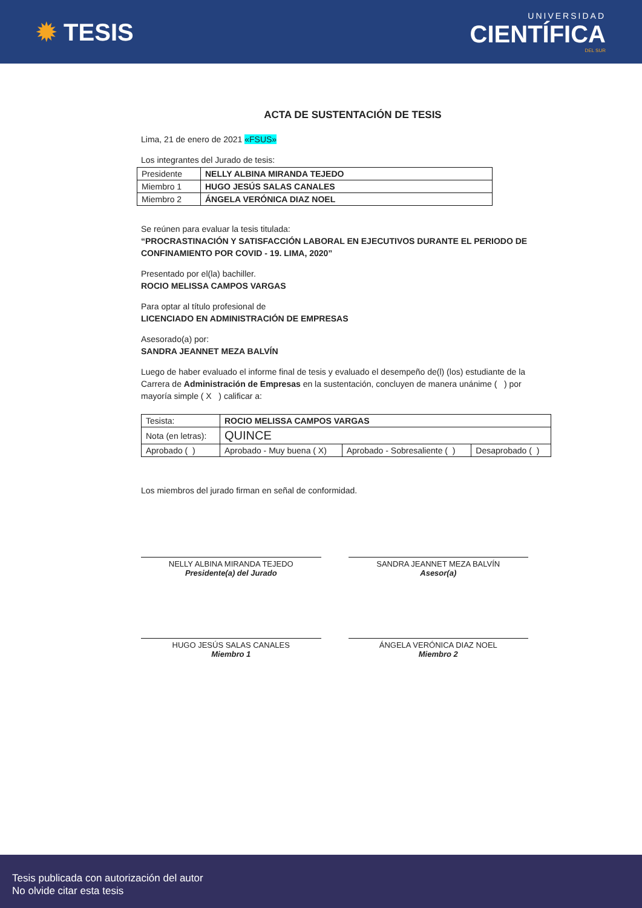✹ TESIS
UNIVERSIDAD
CIENTÍFICA
DEL SUR
ACTA DE SUSTENTACIÓN DE TESIS
Lima, 21 de enero de 2021 «FSUS»
Los integrantes del Jurado de tesis:
| Presidente | NELLY ALBINA MIRANDA TEJEDO |
| Miembro 1 | HUGO JESÚS SALAS CANALES |
| Miembro 2 | ÁNGELA VERÓNICA DIAZ NOEL |
Se reúnen para evaluar la tesis titulada:
“PROCRASTINACIÓN Y SATISFACCIÓN LABORAL EN EJECUTIVOS DURANTE EL PERIODO DE CONFINAMIENTO POR COVID - 19. LIMA, 2020”
Presentado por el(la) bachiller.
ROCIO MELISSA CAMPOS VARGAS
Para optar al título profesional de
LICENCIADO EN ADMINISTRACIÓN DE EMPRESAS
Asesorado(a) por:
SANDRA JEANNET MEZA BALVÍN
Luego de haber evaluado el informe final de tesis y evaluado el desempeño de(l) (los) estudiante de la Carrera de Administración de Empresas en la sustentación, concluyen de manera unánime ( ) por mayoría simple ( X ) calificar a:
| Tesista: | ROCIO MELISSA CAMPOS VARGAS | | |
| Nota (en letras): | QUINCE | | |
| Aprobado ( ) | Aprobado - Muy buena ( X) | Aprobado - Sobresaliente ( ) | Desaprobado ( ) |
Los miembros del jurado firman en señal de conformidad.
NELLY ALBINA MIRANDA TEJEDO
Presidente(a) del Jurado
SANDRA JEANNET MEZA BALVÍN
Asesor(a)
HUGO JESÚS SALAS CANALES
Miembro 1
ÁNGELA VERÓNICA DIAZ NOEL
Miembro 2
Tesis publicada con autorización del autor
No olvide citar esta tesis